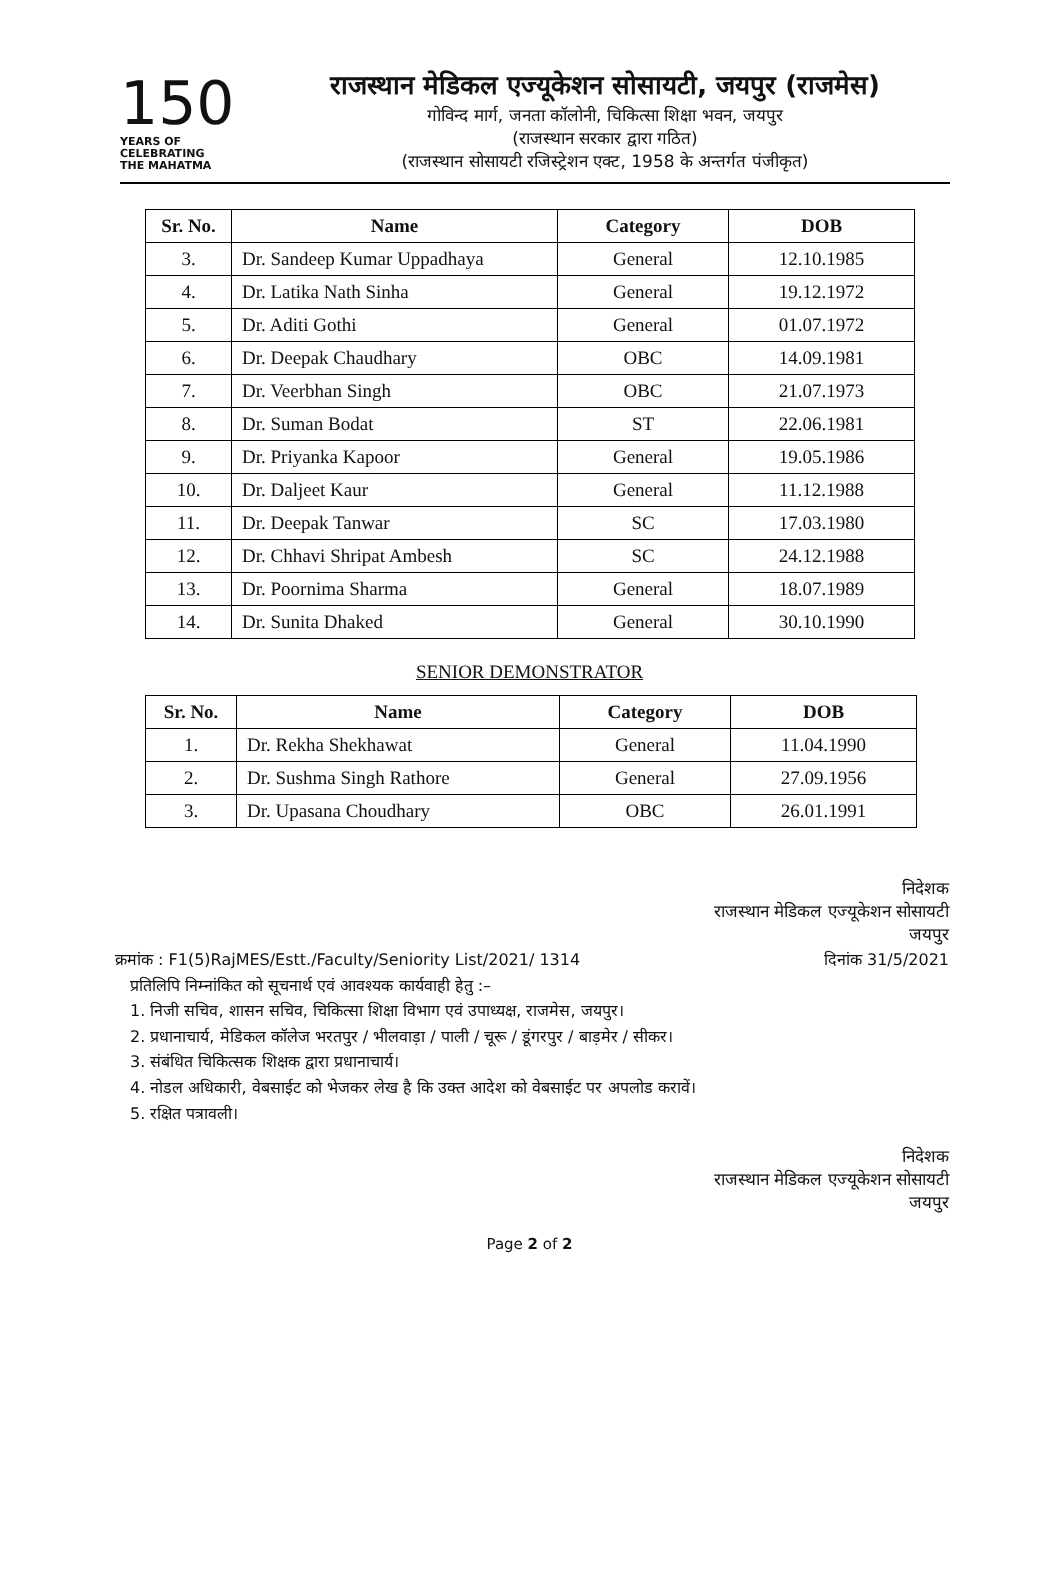150
YEARS OF
CELEBRATING
THE MAHATMA
राजस्थान मेडिकल एज्यूकेशन सोसायटी, जयपुर (राजमेस)
गोविन्द मार्ग, जनता कॉलोनी, चिकित्सा शिक्षा भवन, जयपुर
(राजस्थान सरकार द्वारा गठित)
(राजस्थान सोसायटी रजिस्ट्रेशन एक्ट, 1958 के अन्तर्गत पंजीकृत)
| Sr. No. | Name | Category | DOB |
| --- | --- | --- | --- |
| 3. | Dr. Sandeep Kumar Uppadhaya | General | 12.10.1985 |
| 4. | Dr. Latika Nath Sinha | General | 19.12.1972 |
| 5. | Dr. Aditi Gothi | General | 01.07.1972 |
| 6. | Dr. Deepak Chaudhary | OBC | 14.09.1981 |
| 7. | Dr. Veerbhan Singh | OBC | 21.07.1973 |
| 8. | Dr. Suman Bodat | ST | 22.06.1981 |
| 9. | Dr. Priyanka Kapoor | General | 19.05.1986 |
| 10. | Dr. Daljeet Kaur | General | 11.12.1988 |
| 11. | Dr. Deepak Tanwar | SC | 17.03.1980 |
| 12. | Dr. Chhavi Shripat Ambesh | SC | 24.12.1988 |
| 13. | Dr. Poornima Sharma | General | 18.07.1989 |
| 14. | Dr. Sunita Dhaked | General | 30.10.1990 |
SENIOR DEMONSTRATOR
| Sr. No. | Name | Category | DOB |
| --- | --- | --- | --- |
| 1. | Dr. Rekha Shekhawat | General | 11.04.1990 |
| 2. | Dr. Sushma Singh Rathore | General | 27.09.1956 |
| 3. | Dr. Upasana Choudhary | OBC | 26.01.1991 |
निदेशक
राजस्थान मेडिकल एज्यूकेशन सोसायटी
जयपुर
क्रमांक : F1(5)RajMES/Estt./Faculty/Seniority List/2021/ 1314 दिनांक 31/5/2021
प्रतिलिपि निम्नांकित को सूचनार्थ एवं आवश्यक कार्यवाही हेतु :–
1. निजी सचिव, शासन सचिव, चिकित्सा शिक्षा विभाग एवं उपाध्यक्ष, राजमेस, जयपुर।
2. प्रधानाचार्य, मेडिकल कॉलेज भरतपुर / भीलवाड़ा / पाली / चूरू / डूंगरपुर / बाड़मेर / सीकर।
3. संबंधित चिकित्सक शिक्षक द्वारा प्रधानाचार्य।
4. नोडल अधिकारी, वेबसाईट को भेजकर लेख है कि उक्त आदेश को वेबसाईट पर अपलोड करावें।
5. रक्षित पत्रावली।
निदेशक
राजस्थान मेडिकल एज्यूकेशन सोसायटी
जयपुर
Page 2 of 2